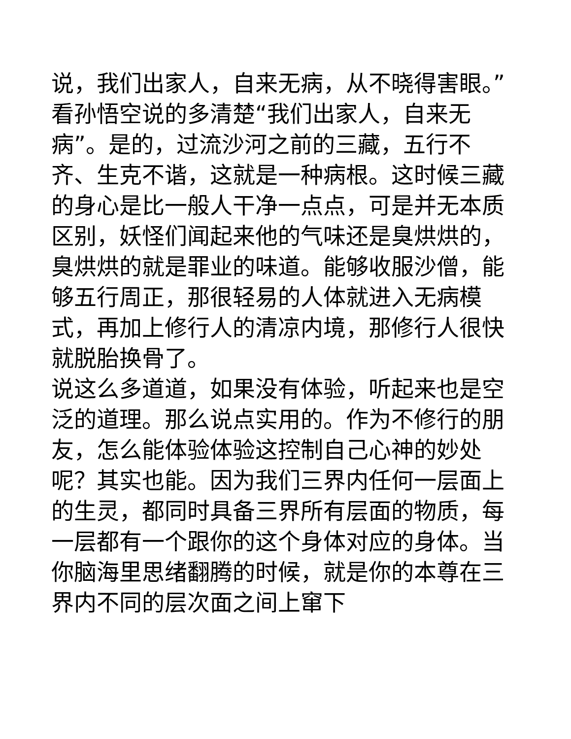说，我们出家人，自来无病，从不晓得害眼。”
看孙悟空说的多清楚“我们出家人，自来无病”。是的，过流沙河之前的三藏，五行不齐、生克不谐，这就是一种病根。这时候三藏的身心是比一般人干净一点点，可是并无本质区别，妖怪们闻起来他的气味还是臭烘烘的，臭烘烘的就是罪业的味道。能够收服沙僧，能够五行周正，那很轻易的人体就进入无病模式，再加上修行人的清凉内境，那修行人很快就脱胎换骨了。
说这么多道道，如果没有体验，听起来也是空泛的道理。那么说点实用的。作为不修行的朋友，怎么能体验体验这控制自己心神的妙处呢？其实也能。因为我们三界内任何一层面上的生灵，都同时具备三界所有层面的物质，每一层都有一个跟你的这个身体对应的身体。当你脑海里思绪翻腾的时候，就是你的本尊在三界内不同的层次面之间上窜下